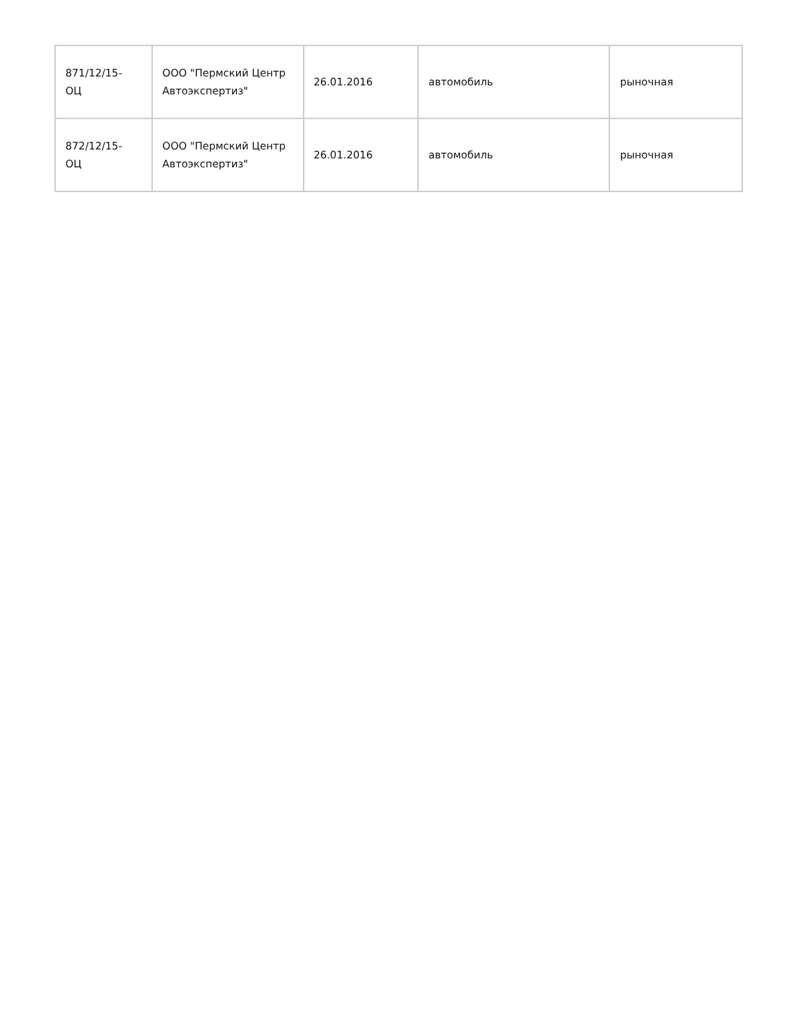| 871/12/15- ОЦ | ООО "Пермский Центр Автоэкспертиз" | 26.01.2016 | автомобиль | рыночная |
| 872/12/15- ОЦ | ООО "Пермский Центр Автоэкспертиз" | 26.01.2016 | автомобиль | рыночная |